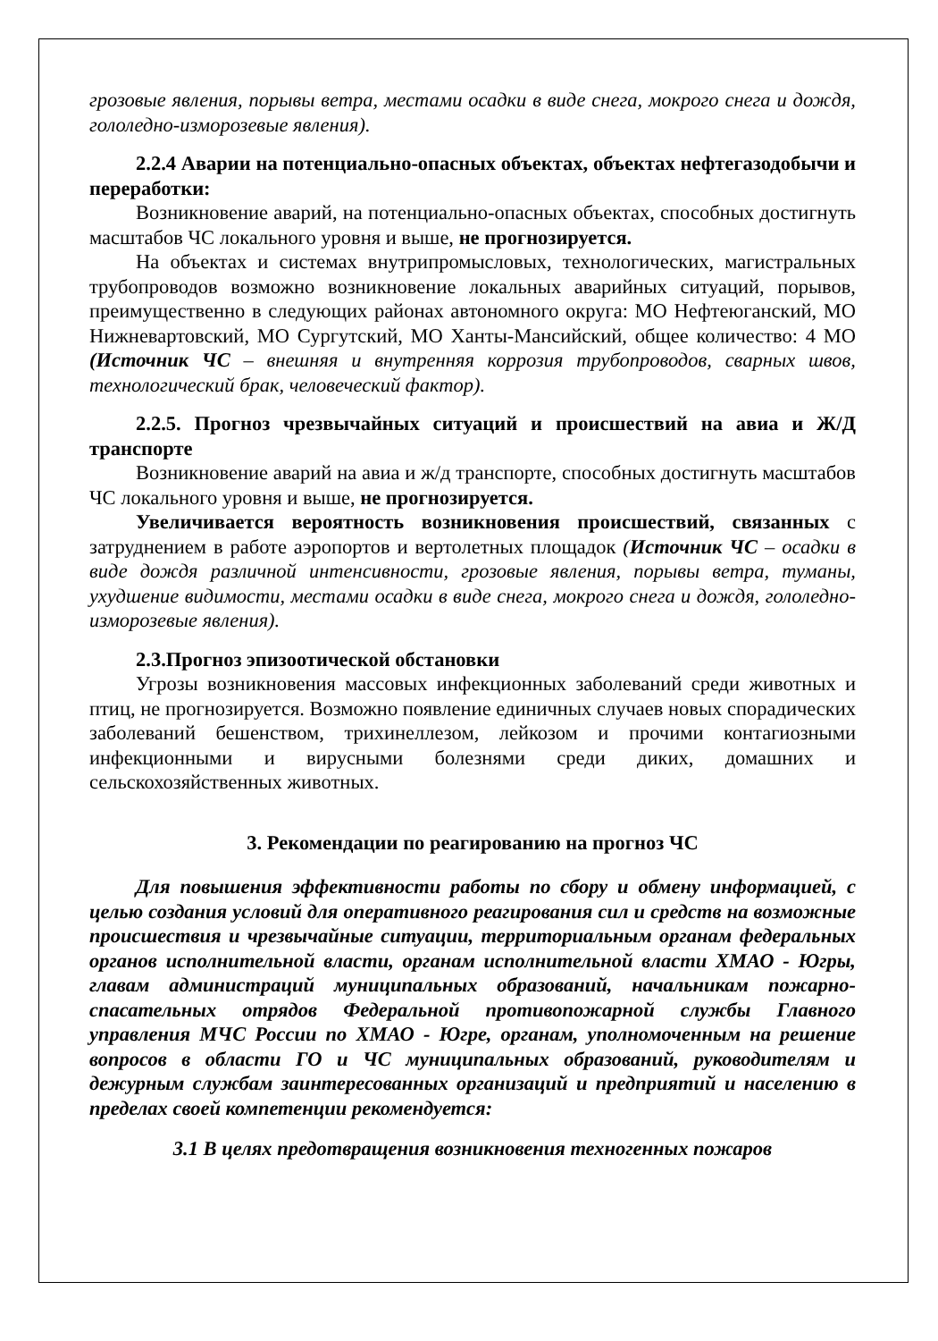грозовые явления, порывы ветра, местами осадки в виде снега, мокрого снега и дождя, гололедно-изморозевые явления).
2.2.4 Аварии на потенциально-опасных объектах, объектах нефтегазодобычи и переработки:
Возникновение аварий, на потенциально-опасных объектах, способных достигнуть масштабов ЧС локального уровня и выше, не прогнозируется.
На объектах и системах внутрипромысловых, технологических, магистральных трубопроводов возможно возникновение локальных аварийных ситуаций, порывов, преимущественно в следующих районах автономного округа: МО Нефтеюганский, МО Нижневартовский, МО Сургутский, МО Ханты-Мансийский, общее количество: 4 МО (Источник ЧС – внешняя и внутренняя коррозия трубопроводов, сварных швов, технологический брак, человеческий фактор).
2.2.5. Прогноз чрезвычайных ситуаций и происшествий на авиа и Ж/Д транспорте
Возникновение аварий на авиа и ж/д транспорте, способных достигнуть масштабов ЧС локального уровня и выше, не прогнозируется.
Увеличивается вероятность возникновения происшествий, связанных с затруднением в работе аэропортов и вертолетных площадок (Источник ЧС – осадки в виде дождя различной интенсивности, грозовые явления, порывы ветра, туманы, ухудшение видимости, местами осадки в виде снега, мокрого снега и дождя, гололедно-изморозевые явления).
2.3.Прогноз эпизоотической обстановки
Угрозы возникновения массовых инфекционных заболеваний среди животных и птиц, не прогнозируется. Возможно появление единичных случаев новых спорадических заболеваний бешенством, трихинеллезом, лейкозом и прочими контагиозными инфекционными и вирусными болезнями среди диких, домашних и сельскохозяйственных животных.
3. Рекомендации по реагированию на прогноз ЧС
Для повышения эффективности работы по сбору и обмену информацией, с целью создания условий для оперативного реагирования сил и средств на возможные происшествия и чрезвычайные ситуации, территориальным органам федеральных органов исполнительной власти, органам исполнительной власти ХМАО - Югры, главам администраций муниципальных образований, начальникам пожарно-спасательных отрядов Федеральной противопожарной службы Главного управления МЧС России по ХМАО - Югре, органам, уполномоченным на решение вопросов в области ГО и ЧС муниципальных образований, руководителям и дежурным службам заинтересованных организаций и предприятий и населению в пределах своей компетенции рекомендуется:
3.1 В целях предотвращения возникновения техногенных пожаров